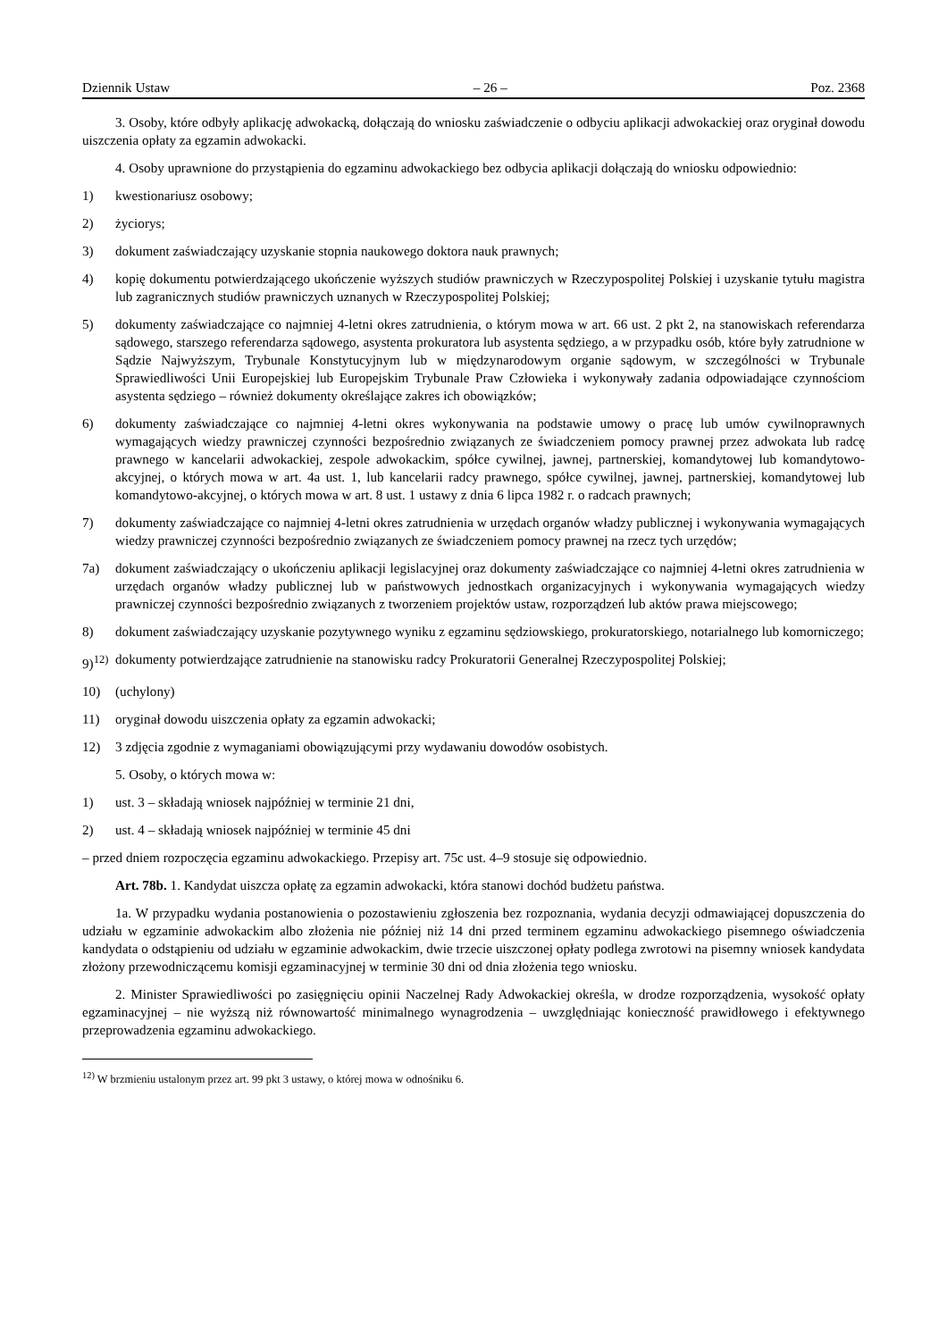Dziennik Ustaw – 26 – Poz. 2368
3. Osoby, które odbyły aplikację adwokacką, dołączają do wniosku zaświadczenie o odbyciu aplikacji adwokackiej oraz oryginał dowodu uiszczenia opłaty za egzamin adwokacki.
4. Osoby uprawnione do przystąpienia do egzaminu adwokackiego bez odbycia aplikacji dołączają do wniosku odpowiednio:
1) kwestionariusz osobowy;
2) życiorys;
3) dokument zaświadczający uzyskanie stopnia naukowego doktora nauk prawnych;
4) kopię dokumentu potwierdzającego ukończenie wyższych studiów prawniczych w Rzeczypospolitej Polskiej i uzyskanie tytułu magistra lub zagranicznych studiów prawniczych uznanych w Rzeczypospolitej Polskiej;
5) dokumenty zaświadczające co najmniej 4-letni okres zatrudnienia, o którym mowa w art. 66 ust. 2 pkt 2, na stanowiskach referendarza sądowego, starszego referendarza sądowego, asystenta prokuratora lub asystenta sędziego, a w przypadku osób, które były zatrudnione w Sądzie Najwyższym, Trybunale Konstytucyjnym lub w międzynarodowym organie sądowym, w szczególności w Trybunale Sprawiedliwości Unii Europejskiej lub Europejskim Trybunale Praw Człowieka i wykonywały zadania odpowiadające czynnościom asystenta sędziego – również dokumenty określające zakres ich obowiązków;
6) dokumenty zaświadczające co najmniej 4-letni okres wykonywania na podstawie umowy o pracę lub umów cywilnoprawnych wymagających wiedzy prawniczej czynności bezpośrednio związanych ze świadczeniem pomocy prawnej przez adwokata lub radcę prawnego w kancelarii adwokackiej, zespole adwokackim, spółce cywilnej, jawnej, partnerskiej, komandytowej lub komandytowo-akcyjnej, o których mowa w art. 4a ust. 1, lub kancelarii radcy prawnego, spółce cywilnej, jawnej, partnerskiej, komandytowej lub komandytowo-akcyjnej, o których mowa w art. 8 ust. 1 ustawy z dnia 6 lipca 1982 r. o radcach prawnych;
7) dokumenty zaświadczające co najmniej 4-letni okres zatrudnienia w urzędach organów władzy publicznej i wykonywania wymagających wiedzy prawniczej czynności bezpośrednio związanych ze świadczeniem pomocy prawnej na rzecz tych urzędów;
7a) dokument zaświadczający o ukończeniu aplikacji legislacyjnej oraz dokumenty zaświadczające co najmniej 4-letni okres zatrudnienia w urzędach organów władzy publicznej lub w państwowych jednostkach organizacyjnych i wykonywania wymagających wiedzy prawniczej czynności bezpośrednio związanych z tworzeniem projektów ustaw, rozporządzeń lub aktów prawa miejscowego;
8) dokument zaświadczający uzyskanie pozytywnego wyniku z egzaminu sędziowskiego, prokuratorskiego, notarialnego lub komorniczego;
9)<sup>12)</sup> dokumenty potwierdzające zatrudnienie na stanowisku radcy Prokuratorii Generalnej Rzeczypospolitej Polskiej;
10) (uchylony)
11) oryginał dowodu uiszczenia opłaty za egzamin adwokacki;
12) 3 zdjęcia zgodnie z wymaganiami obowiązującymi przy wydawaniu dowodów osobistych.
5. Osoby, o których mowa w:
1) ust. 3 – składają wniosek najpóźniej w terminie 21 dni,
2) ust. 4 – składają wniosek najpóźniej w terminie 45 dni
– przed dniem rozpoczęcia egzaminu adwokackiego. Przepisy art. 75c ust. 4–9 stosuje się odpowiednio.
Art. 78b. 1. Kandydat uiszcza opłatę za egzamin adwokacki, która stanowi dochód budżetu państwa.
1a. W przypadku wydania postanowienia o pozostawieniu zgłoszenia bez rozpoznania, wydania decyzji odmawiającej dopuszczenia do udziału w egzaminie adwokackim albo złożenia nie później niż 14 dni przed terminem egzaminu adwokackiego pisemnego oświadczenia kandydata o odstąpieniu od udziału w egzaminie adwokackim, dwie trzecie uiszczonej opłaty podlega zwrotowi na pisemny wniosek kandydata złożony przewodniczącemu komisji egzaminacyjnej w terminie 30 dni od dnia złożenia tego wniosku.
2. Minister Sprawiedliwości po zasięgnięciu opinii Naczelnej Rady Adwokackiej określa, w drodze rozporządzenia, wysokość opłaty egzaminacyjnej – nie wyższą niż równowartość minimalnego wynagrodzenia – uwzględniając konieczność prawidłowego i efektywnego przeprowadzenia egzaminu adwokackiego.
<sup>12)</sup> W brzmieniu ustalonym przez art. 99 pkt 3 ustawy, o której mowa w odnośniku 6.